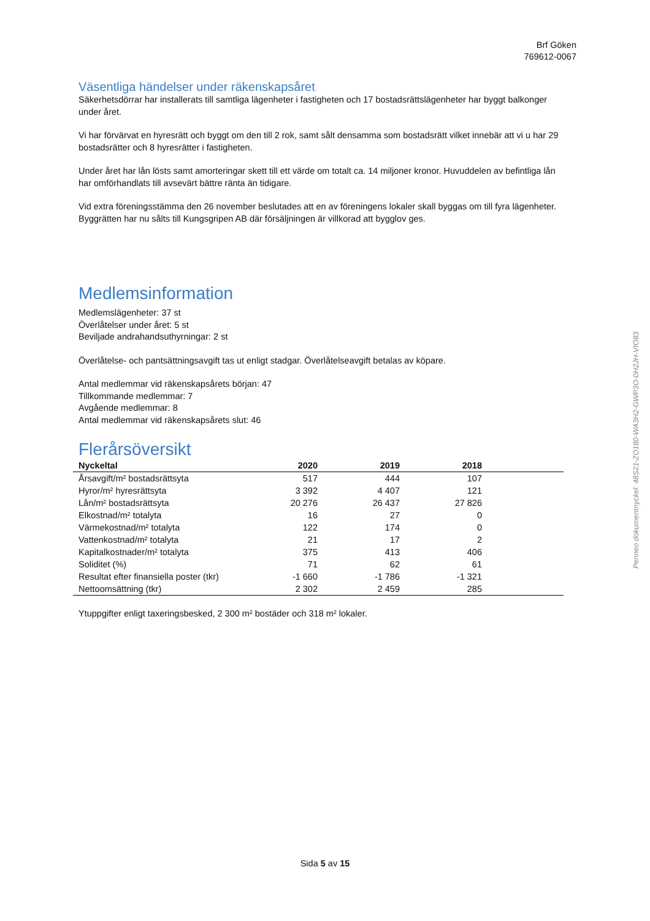Brf Göken
769612-0067
Väsentliga händelser under räkenskapsåret
Säkerhetsdörrar har installerats till samtliga lägenheter i fastigheten och 17 bostadsrättslägenheter har byggt balkonger under året.
Vi har förvärvat en hyresrätt och byggt om den till 2 rok, samt sålt densamma som bostadsrätt vilket innebär att vi u har 29 bostadsrätter och 8 hyresrätter i fastigheten.
Under året har lån lösts samt amorteringar skett till ett värde om totalt ca. 14 miljoner kronor. Huvuddelen av befintliga lån har omförhandlats till avsevärt bättre ränta än tidigare.
Vid extra föreningsstämma den 26 november beslutades att en av föreningens lokaler skall byggas om till fyra lägenheter. Byggrätten har nu sålts till Kungsgripen AB där försäljningen är villkorad att bygglov ges.
Medlemsinformation
Medlemslägenheter: 37 st
Överlåtelser under året: 5 st
Beviljade andrahandsuthyrningar: 2 st
Överlåtelse- och pantsättningsavgift tas ut enligt stadgar. Överlåtelseavgift betalas av köpare.
Antal medlemmar vid räkenskapsårets början: 47
Tillkommande medlemmar: 7
Avgående medlemmar: 8
Antal medlemmar vid räkenskapsårets slut: 46
Flerårsöversikt
| Nyckeltal | 2020 | 2019 | 2018 | |
| --- | --- | --- | --- | --- |
| Årsavgift/m² bostadsrättsyta | 517 | 444 | 107 | |
| Hyror/m² hyresrättsyta | 3 392 | 4 407 | 121 | |
| Lån/m² bostadsrättsyta | 20 276 | 26 437 | 27 826 | |
| Elkostnad/m² totalyta | 16 | 27 | 0 | |
| Värmekostnad/m² totalyta | 122 | 174 | 0 | |
| Vattenkostnad/m² totalyta | 21 | 17 | 2 | |
| Kapitalkostnader/m² totalyta | 375 | 413 | 406 | |
| Soliditet (%) | 71 | 62 | 61 | |
| Resultat efter finansiella poster (tkr) | -1 660 | -1 786 | -1 321 | |
| Nettoomsättning (tkr) | 2 302 | 2 459 | 285 | |
Ytuppgifter enligt taxeringsbesked, 2 300 m² bostäder och 318 m² lokaler.
Sida 5 av 15
Penneo dokumentnyckel: 48S21-ZO180-WA3H2-GWP3O-0H2JH-VIO83